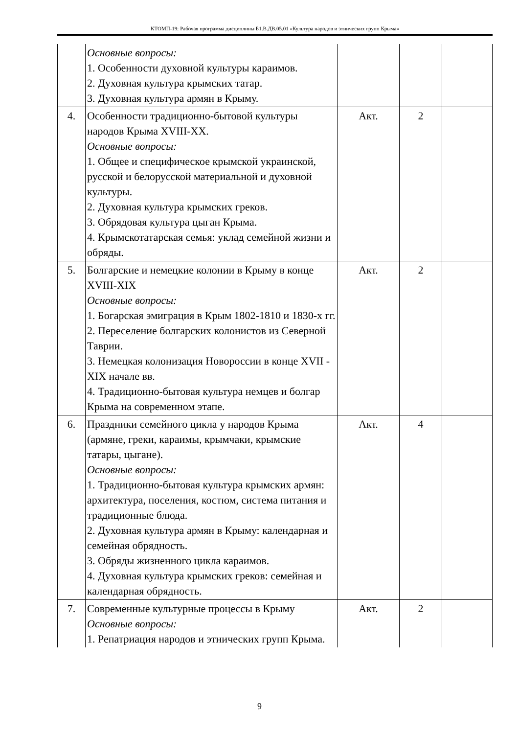КТОМП-19: Рабочая программа дисциплины Б1.В.ДВ.05.01 «Культура народов и этнических групп Крыма»
| | Основные вопросы: 1. Особенности духовной культуры караимов. 2. Духовная культура крымских татар. 3. Духовная культура армян в Крыму. | | | |
| 4. | Особенности традиционно-бытовой культуры народов Крыма XVIII-XX. Основные вопросы: 1. Общее и специфическое крымской украинской, русской и белорусской материальной и духовной культуры. 2. Духовная культура крымских греков. 3. Обрядовая культура цыган Крыма. 4. Крымскотатарская семья: уклад семейной жизни и обряды. | Акт. | 2 | |
| 5. | Болгарские и немецкие колонии в Крыму в конце XVIII-XIX Основные вопросы: 1. Богарская эмиграция в Крым 1802-1810 и 1830-х гг. 2. Переселение болгарских колонистов из Северной Таврии. 3. Немецкая колонизация Новороссии в конце XVII - XIX начале вв. 4. Традиционно-бытовая культура немцев и болгар Крыма на современном этапе. | Акт. | 2 | |
| 6. | Праздники семейного цикла у народов Крыма (армяне, греки, караимы, крымчаки, крымские татары, цыгане). Основные вопросы: 1. Традиционно-бытовая культура крымских армян: архитектура, поселения, костюм, система питания и традиционные блюда. 2. Духовная культура армян в Крыму: календарная и семейная обрядность. 3. Обряды жизненного цикла караимов. 4. Духовная культура крымских греков: семейная и календарная обрядность. | Акт. | 4 | |
| 7. | Современные культурные процессы в Крыму Основные вопросы: 1. Репатриация народов и этнических групп Крыма. | Акт. | 2 | |
9